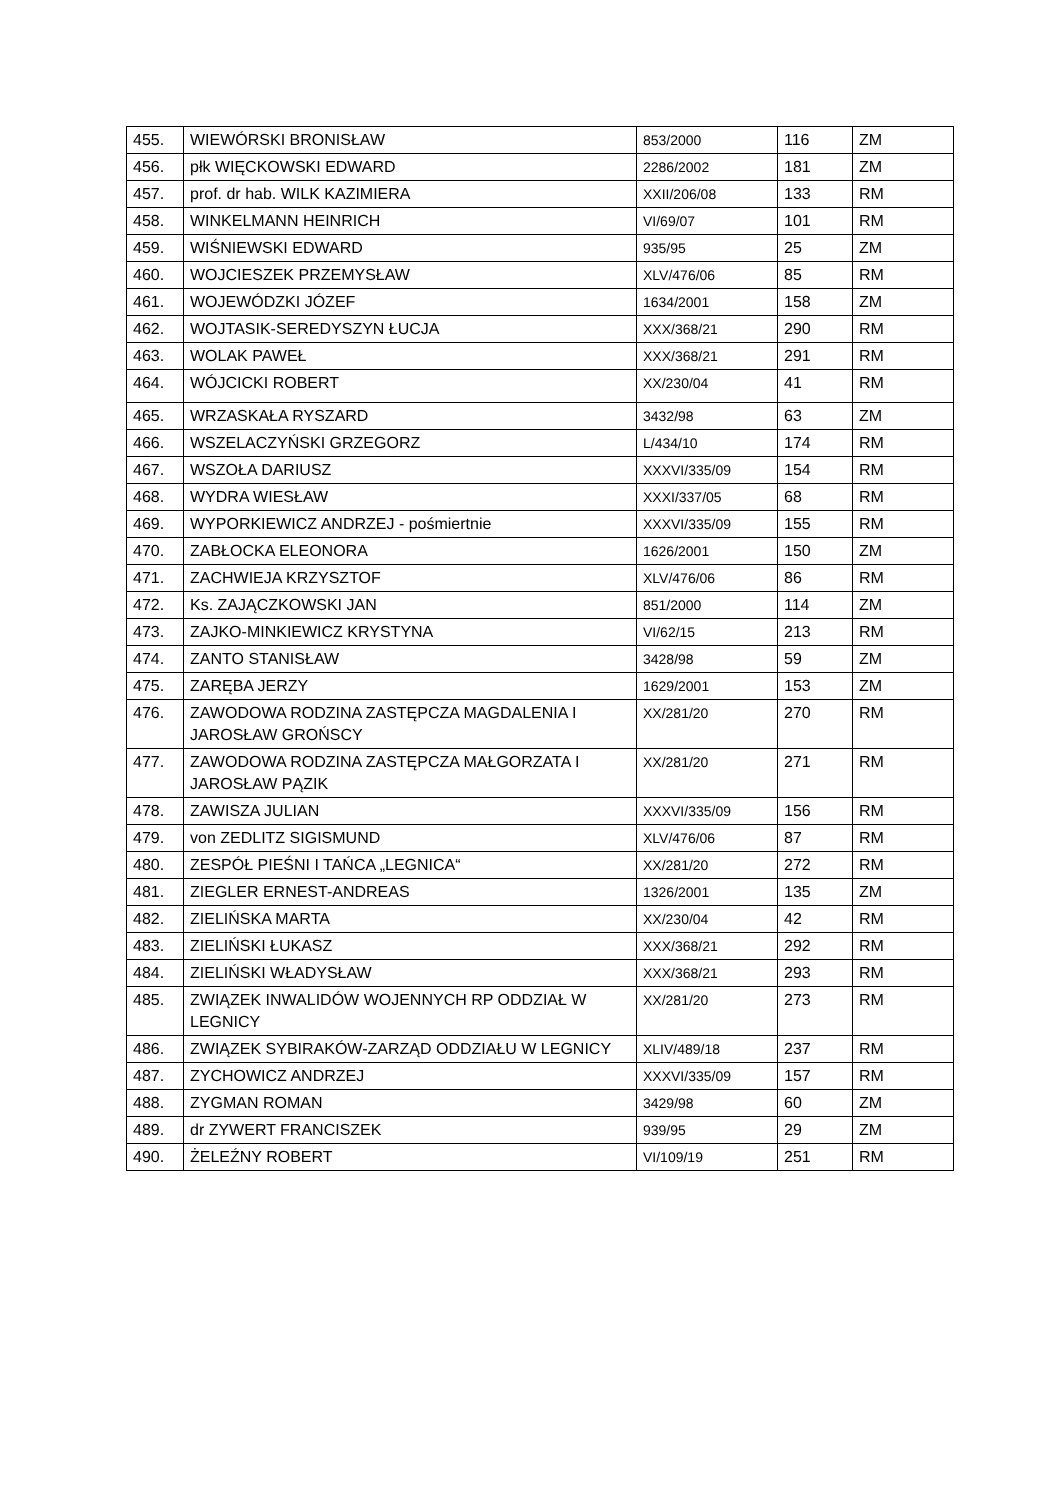| 455. | WIEWÓRSKI BRONISŁAW | 853/2000 | 116 | ZM |
| 456. | płk WIĘCKOWSKI EDWARD | 2286/2002 | 181 | ZM |
| 457. | prof. dr hab. WILK KAZIMIERA | XXII/206/08 | 133 | RM |
| 458. | WINKELMANN HEINRICH | VI/69/07 | 101 | RM |
| 459. | WIŚNIEWSKI EDWARD | 935/95 | 25 | ZM |
| 460. | WOJCIESZEK PRZEMYSŁAW | XLV/476/06 | 85 | RM |
| 461. | WOJEWÓDZKI JÓZEF | 1634/2001 | 158 | ZM |
| 462. | WOJTASIK-SEREDYSZYN ŁUCJA | XXX/368/21 | 290 | RM |
| 463. | WOLAK PAWEŁ | XXX/368/21 | 291 | RM |
| 464. | WÓJCICKI ROBERT | XX/230/04 | 41 | RM |
| 465. | WRZASKAŁA RYSZARD | 3432/98 | 63 | ZM |
| 466. | WSZELACZYŃSKI GRZEGORZ | L/434/10 | 174 | RM |
| 467. | WSZOŁA DARIUSZ | XXXVI/335/09 | 154 | RM |
| 468. | WYDRA WIESŁAW | XXXI/337/05 | 68 | RM |
| 469. | WYPORKIEWICZ ANDRZEJ - pośmiertnie | XXXVI/335/09 | 155 | RM |
| 470. | ZABŁOCKA ELEONORA | 1626/2001 | 150 | ZM |
| 471. | ZACHWIEJA KRZYSZTOF | XLV/476/06 | 86 | RM |
| 472. | Ks. ZAJĄCZKOWSKI JAN | 851/2000 | 114 | ZM |
| 473. | ZAJKO-MINKIEWICZ KRYSTYNA | VI/62/15 | 213 | RM |
| 474. | ZANTO STANISŁAW | 3428/98 | 59 | ZM |
| 475. | ZARĘBA JERZY | 1629/2001 | 153 | ZM |
| 476. | ZAWODOWA RODZINA ZASTĘPCZA MAGDALENIA I JAROSŁAW GROŃSCY | XX/281/20 | 270 | RM |
| 477. | ZAWODOWA RODZINA ZASTĘPCZA MAŁGORZATA I JAROSŁAW PĄZIK | XX/281/20 | 271 | RM |
| 478. | ZAWISZA JULIAN | XXXVI/335/09 | 156 | RM |
| 479. | von ZEDLITZ SIGISMUND | XLV/476/06 | 87 | RM |
| 480. | ZESPÓŁ PIEŚNI I TAŃCA „LEGNICA“ | XX/281/20 | 272 | RM |
| 481. | ZIEGLER ERNEST-ANDREAS | 1326/2001 | 135 | ZM |
| 482. | ZIELIŃSKA MARTA | XX/230/04 | 42 | RM |
| 483. | ZIELIŃSKI ŁUKASZ | XXX/368/21 | 292 | RM |
| 484. | ZIELIŃSKI WŁADYSŁAW | XXX/368/21 | 293 | RM |
| 485. | ZWIĄZEK INWALIDÓW WOJENNYCH RP ODDZIAŁ W LEGNICY | XX/281/20 | 273 | RM |
| 486. | ZWIĄZEK SYBIRAKÓW-ZARZĄD ODDZIAŁU W LEGNICY | XLIV/489/18 | 237 | RM |
| 487. | ZYCHOWICZ ANDRZEJ | XXXVI/335/09 | 157 | RM |
| 488. | ZYGMAN ROMAN | 3429/98 | 60 | ZM |
| 489. | dr ZYWERT FRANCISZEK | 939/95 | 29 | ZM |
| 490. | ŻELEŹNY ROBERT | VI/109/19 | 251 | RM |